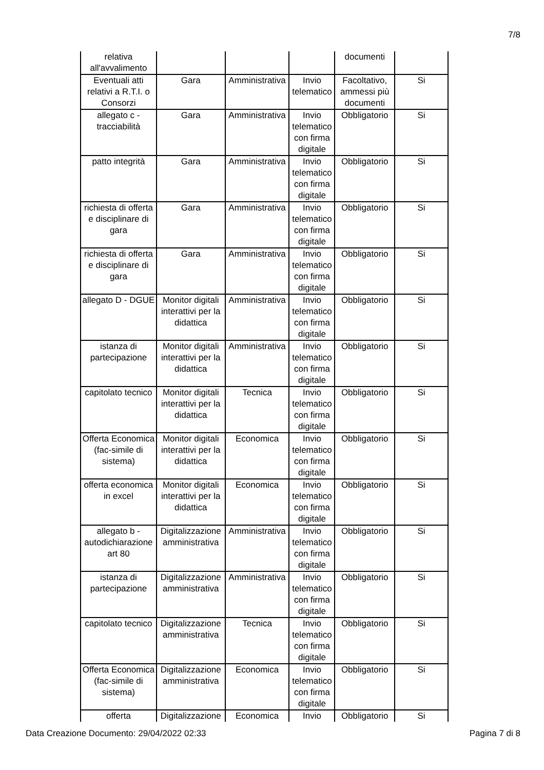7/8
| relativa all'avvalimento | | | | documenti | |
| Eventuali atti relativi a R.T.I. o Consorzi | Gara | Amministrativa | Invio telematico | Facoltativo, ammessi più documenti | Si |
| allegato c - tracciabilità | Gara | Amministrativa | Invio telematico con firma digitale | Obbligatorio | Si |
| patto integrità | Gara | Amministrativa | Invio telematico con firma digitale | Obbligatorio | Si |
| richiesta di offerta e disciplinare di gara | Gara | Amministrativa | Invio telematico con firma digitale | Obbligatorio | Si |
| richiesta di offerta e disciplinare di gara | Gara | Amministrativa | Invio telematico con firma digitale | Obbligatorio | Si |
| allegato D - DGUE | Monitor digitali interattivi per la didattica | Amministrativa | Invio telematico con firma digitale | Obbligatorio | Si |
| istanza di partecipazione | Monitor digitali interattivi per la didattica | Amministrativa | Invio telematico con firma digitale | Obbligatorio | Si |
| capitolato tecnico | Monitor digitali interattivi per la didattica | Tecnica | Invio telematico con firma digitale | Obbligatorio | Si |
| Offerta Economica (fac-simile di sistema) | Monitor digitali interattivi per la didattica | Economica | Invio telematico con firma digitale | Obbligatorio | Si |
| offerta economica in excel | Monitor digitali interattivi per la didattica | Economica | Invio telematico con firma digitale | Obbligatorio | Si |
| allegato b - autodichiarazione art 80 | Digitalizzazione amministrativa | Amministrativa | Invio telematico con firma digitale | Obbligatorio | Si |
| istanza di partecipazione | Digitalizzazione amministrativa | Amministrativa | Invio telematico con firma digitale | Obbligatorio | Si |
| capitolato tecnico | Digitalizzazione amministrativa | Tecnica | Invio telematico con firma digitale | Obbligatorio | Si |
| Offerta Economica (fac-simile di sistema) | Digitalizzazione amministrativa | Economica | Invio telematico con firma digitale | Obbligatorio | Si |
| offerta | Digitalizzazione | Economica | Invio | Obbligatorio | Si |
Data Creazione Documento: 29/04/2022 02:33 Pagina 7 di 8